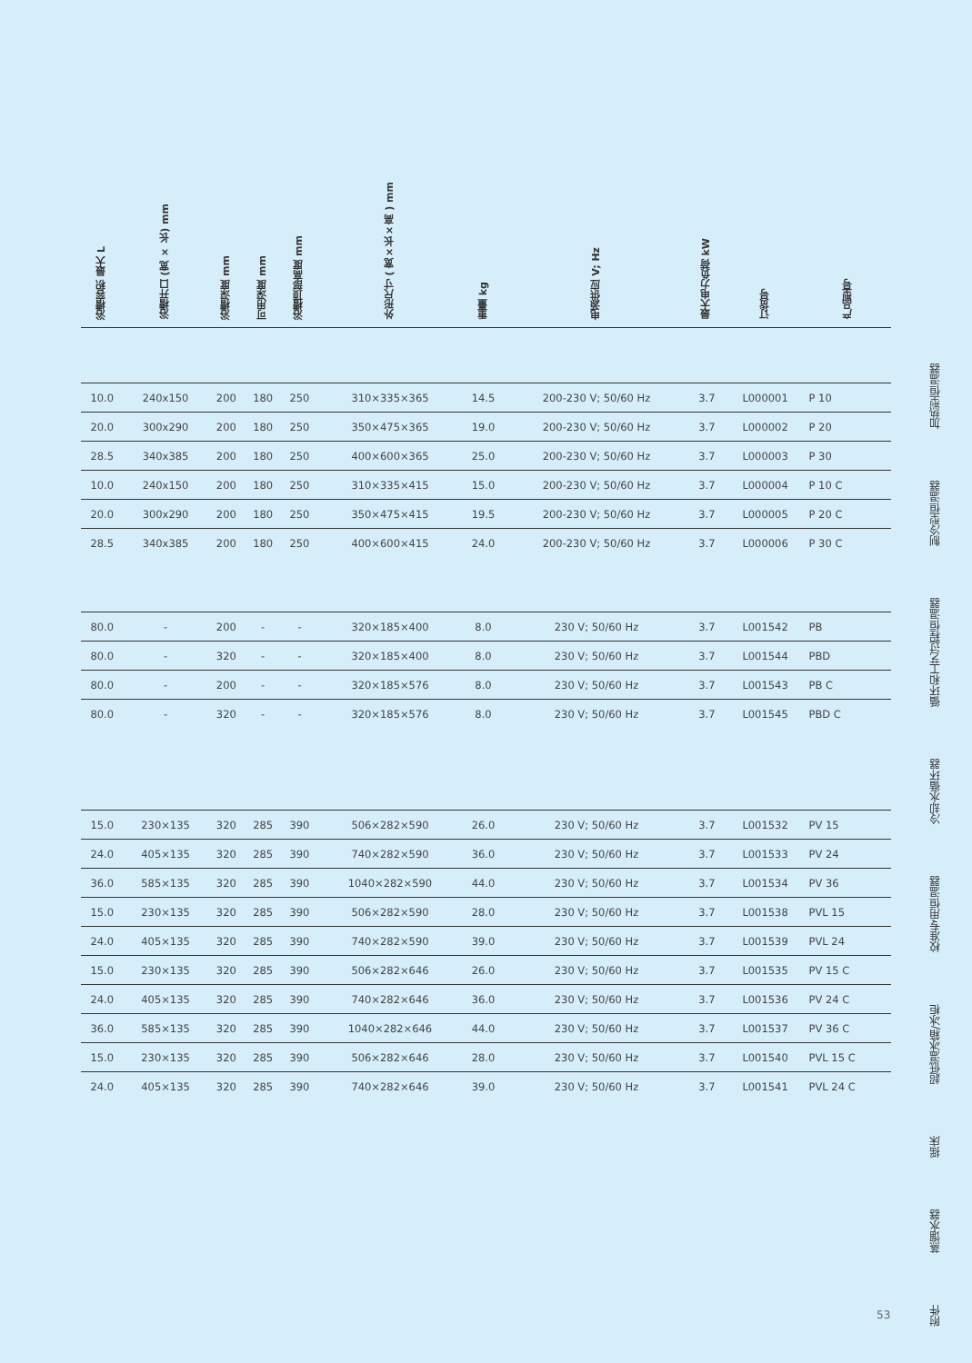| 浴槽容积 最大 L | 浴槽开口 (宽 × 长) mm | 浴槽深度 mm | 可用深度 mm | 浴槽顶部高度 mm | 外形尺寸 ( 宽×长×高 ) mm | 重量 kg | 电源供应 V; Hz | 最大电力负荷 kW | 订货号 | 产品型号 |
| --- | --- | --- | --- | --- | --- | --- | --- | --- | --- | --- |
| 10.0 | 240x150 | 200 | 180 | 250 | 310×335×365 | 14.5 | 200-230 V; 50/60 Hz | 3.7 | L000001 | P 10 |
| 20.0 | 300x290 | 200 | 180 | 250 | 350×475×365 | 19.0 | 200-230 V; 50/60 Hz | 3.7 | L000002 | P 20 |
| 28.5 | 340x385 | 200 | 180 | 250 | 400×600×365 | 25.0 | 200-230 V; 50/60 Hz | 3.7 | L000003 | P 30 |
| 10.0 | 240x150 | 200 | 180 | 250 | 310×335×415 | 15.0 | 200-230 V; 50/60 Hz | 3.7 | L000004 | P 10 C |
| 20.0 | 300x290 | 200 | 180 | 250 | 350×475×415 | 19.5 | 200-230 V; 50/60 Hz | 3.7 | L000005 | P 20 C |
| 28.5 | 340x385 | 200 | 180 | 250 | 400×600×415 | 24.0 | 200-230 V; 50/60 Hz | 3.7 | L000006 | P 30 C |
| 80.0 | - | 200 | - | - | 320×185×400 | 8.0 | 230 V; 50/60 Hz | 3.7 | L001542 | PB |
| 80.0 | - | 320 | - | - | 320×185×400 | 8.0 | 230 V; 50/60 Hz | 3.7 | L001544 | PBD |
| 80.0 | - | 200 | - | - | 320×185×576 | 8.0 | 230 V; 50/60 Hz | 3.7 | L001543 | PB C |
| 80.0 | - | 320 | - | - | 320×185×576 | 8.0 | 230 V; 50/60 Hz | 3.7 | L001545 | PBD C |
| 15.0 | 230×135 | 320 | 285 | 390 | 506×282×590 | 26.0 | 230 V; 50/60 Hz | 3.7 | L001532 | PV 15 |
| 24.0 | 405×135 | 320 | 285 | 390 | 740×282×590 | 36.0 | 230 V; 50/60 Hz | 3.7 | L001533 | PV 24 |
| 36.0 | 585×135 | 320 | 285 | 390 | 1040×282×590 | 44.0 | 230 V; 50/60 Hz | 3.7 | L001534 | PV 36 |
| 15.0 | 230×135 | 320 | 285 | 390 | 506×282×590 | 28.0 | 230 V; 50/60 Hz | 3.7 | L001538 | PVL 15 |
| 24.0 | 405×135 | 320 | 285 | 390 | 740×282×590 | 39.0 | 230 V; 50/60 Hz | 3.7 | L001539 | PVL 24 |
| 15.0 | 230×135 | 320 | 285 | 390 | 506×282×646 | 26.0 | 230 V; 50/60 Hz | 3.7 | L001535 | PV 15 C |
| 24.0 | 405×135 | 320 | 285 | 390 | 740×282×646 | 36.0 | 230 V; 50/60 Hz | 3.7 | L001536 | PV 24 C |
| 36.0 | 585×135 | 320 | 285 | 390 | 1040×282×646 | 44.0 | 230 V; 50/60 Hz | 3.7 | L001537 | PV 36 C |
| 15.0 | 230×135 | 320 | 285 | 390 | 506×282×646 | 28.0 | 230 V; 50/60 Hz | 3.7 | L001540 | PVL 15 C |
| 24.0 | 405×135 | 320 | 285 | 390 | 740×282×646 | 39.0 | 230 V; 50/60 Hz | 3.7 | L001541 | PVL 24 C |
53
加热型恒温器
制冷型恒温器
循环和工艺过程恒温器
冷却水循环器
校准专用恒温器
超低温冰箱/冰柜
摇床
蒸馏水器
附件